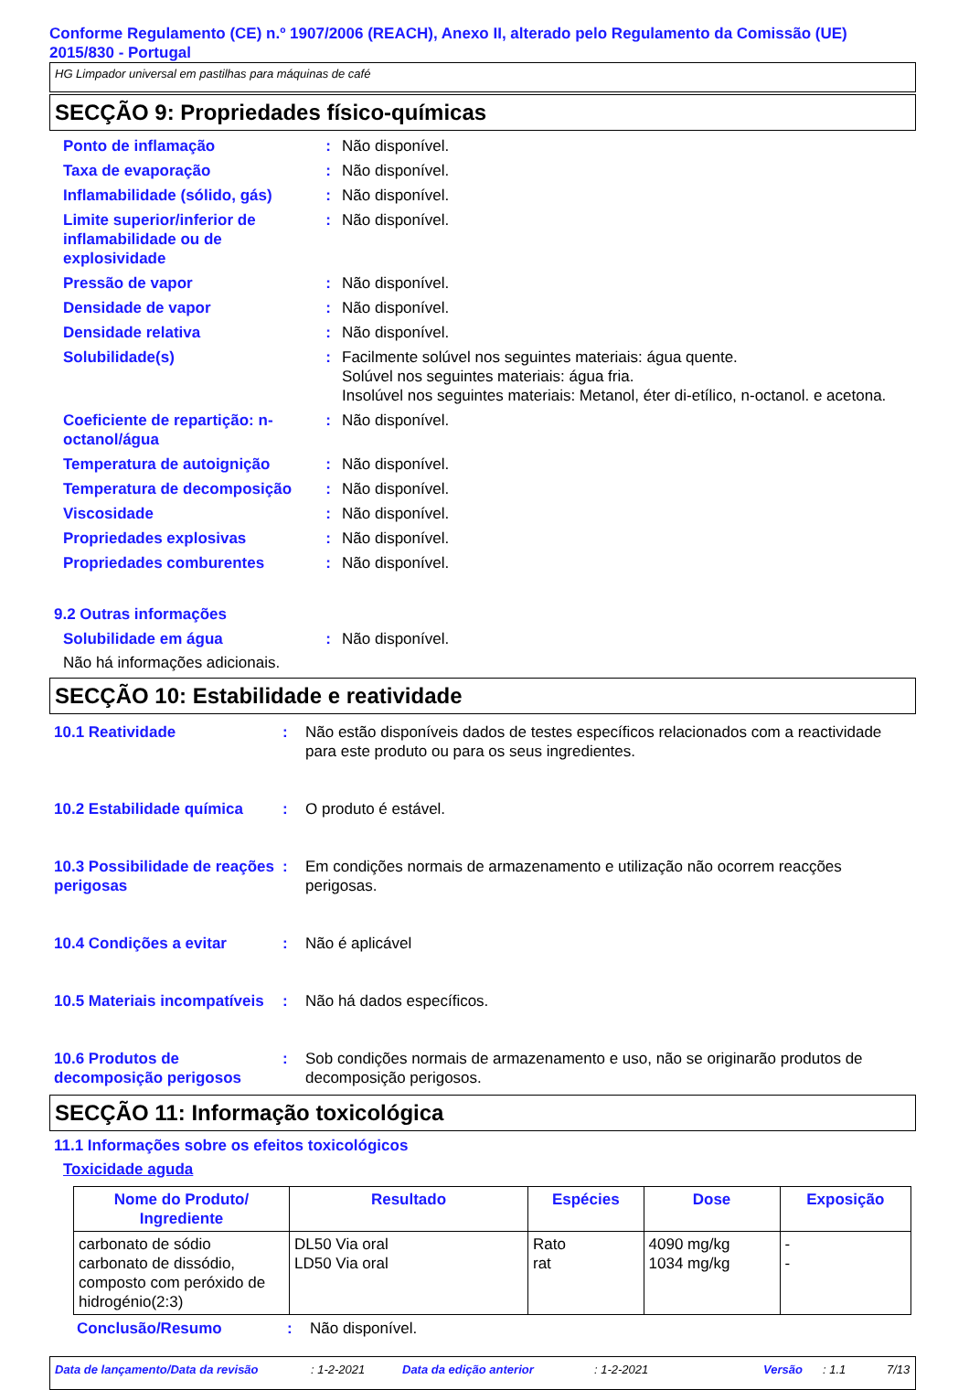Conforme Regulamento (CE) n.º 1907/2006 (REACH), Anexo II, alterado pelo Regulamento da Comissão (UE) 2015/830 - Portugal
HG Limpador universal em pastilhas para máquinas de café
SECÇÃO 9: Propriedades físico-químicas
Ponto de inflamação : Não disponível.
Taxa de evaporação : Não disponível.
Inflamabilidade (sólido, gás)
: Não disponível.
Limite superior/inferior de inflamabilidade ou de explosividade
: Não disponível.
Pressão de vapor : Não disponível.
Densidade de vapor : Não disponível.
Densidade relativa : Não disponível.
Solubilidade(s) : Facilmente solúvel nos seguintes materiais: água quente.
Solúvel nos seguintes materiais: água fria.
Insolúvel nos seguintes materiais: Metanol, éter di-etílico, n-octanol. e acetona.
Coeficiente de repartição: n-octanol/água
: Não disponível.
Temperatura de autoignição : Não disponível.
Temperatura de decomposição
: Não disponível.
Viscosidade : Não disponível.
Propriedades explosivas : Não disponível.
Propriedades comburentes : Não disponível.
9.2 Outras informações
Solubilidade em água : Não disponível.
Não há informações adicionais.
SECÇÃO 10: Estabilidade e reatividade
10.1 Reatividade : Não estão disponíveis dados de testes específicos relacionados com a reactividade para este produto ou para os seus ingredientes.
10.2 Estabilidade química
: O produto é estável.
10.3 Possibilidade de reações perigosas
: Em condições normais de armazenamento e utilização não ocorrem reacções perigosas.
10.4 Condições a evitar : Não é aplicável
10.5 Materiais incompatíveis
: Não há dados específicos.
10.6 Produtos de decomposição perigosos
: Sob condições normais de armazenamento e uso, não se originarão produtos de decomposição perigosos.
SECÇÃO 11: Informação toxicológica
11.1 Informações sobre os efeitos toxicológicos
Toxicidade aguda
| Nome do Produto/ Ingrediente | Resultado | Espécies | Dose | Exposição |
| --- | --- | --- | --- | --- |
| carbonato de sódio carbonato de dissódio, composto com peróxido de hidrogénio(2:3) | DL50 Via oral LD50 Via oral | Rato rat | 4090 mg/kg 1034 mg/kg | - - |
Conclusão/Resumo : Não disponível.
Data de lançamento/Data da revisão: 1-2-2021 Data da edição anterior: 1-2-2021 Versão: 1.1 7/13